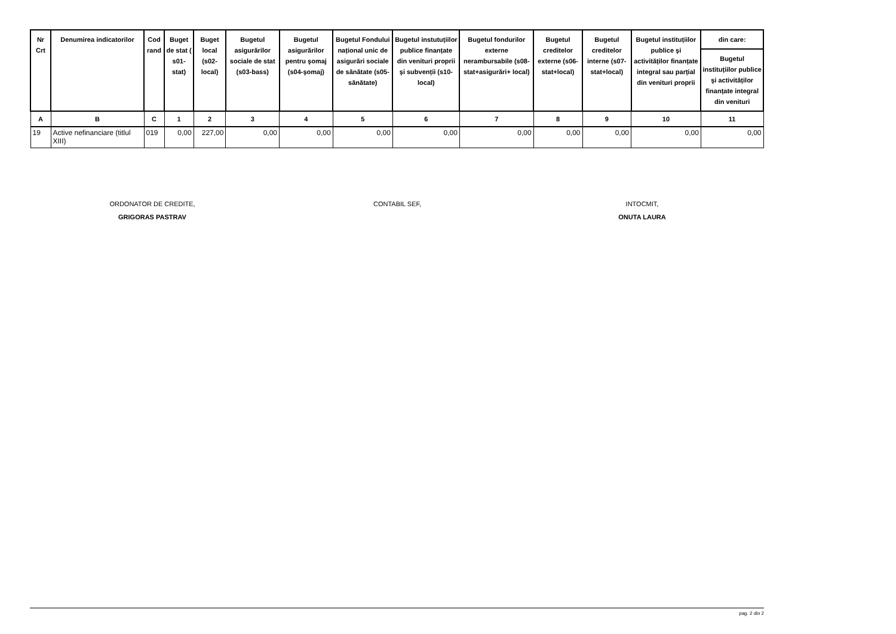| Nr Crt | Denumirea indicatorilor | Cod rand | Buget de stat ( s01-stat) | Buget local (s02-local) | Bugetul asigurărilor sociale de stat (s03-bass) | Bugetul asigurărilor pentru şomaj (s04-şomaj) | Bugetul Fondului național unic de asigurări sociale de sănătate (s05-sănătate) | Bugetul instutuțiilor publice finanțate din venituri proprii şi subvenții (s10-local) | Bugetul fondurilor externe nerambursabile (s08-stat+asigurări+ local) | Bugetul creditelor externe (s06-stat+local) | Bugetul creditelor interne (s07-stat+local) | Bugetul instituțiilor publice şi activităților finanțate integral sau parțial din venituri proprii | din care: |
| --- | --- | --- | --- | --- | --- | --- | --- | --- | --- | --- | --- | --- | --- |
| | | | | | | | | | | | | | Bugetul instituțiilor publice şi activităților finanțate integral din venituri |
| A | B | C | 1 | 2 | 3 | 4 | 5 | 6 | 7 | 8 | 9 | 10 | 11 |
| 19 | Active nefinanciare (titlul XIII) | 019 | 0,00 | 227,00 | 0,00 | 0,00 | 0,00 | 0,00 | 0,00 | 0,00 | 0,00 | 0,00 | 0,00 |
ORDONATOR DE CREDITE,
GRIGORAS PASTRAV
CONTABIL SEF,
INTOCMIT,
ONUTA LAURA
pag. 2 din 2